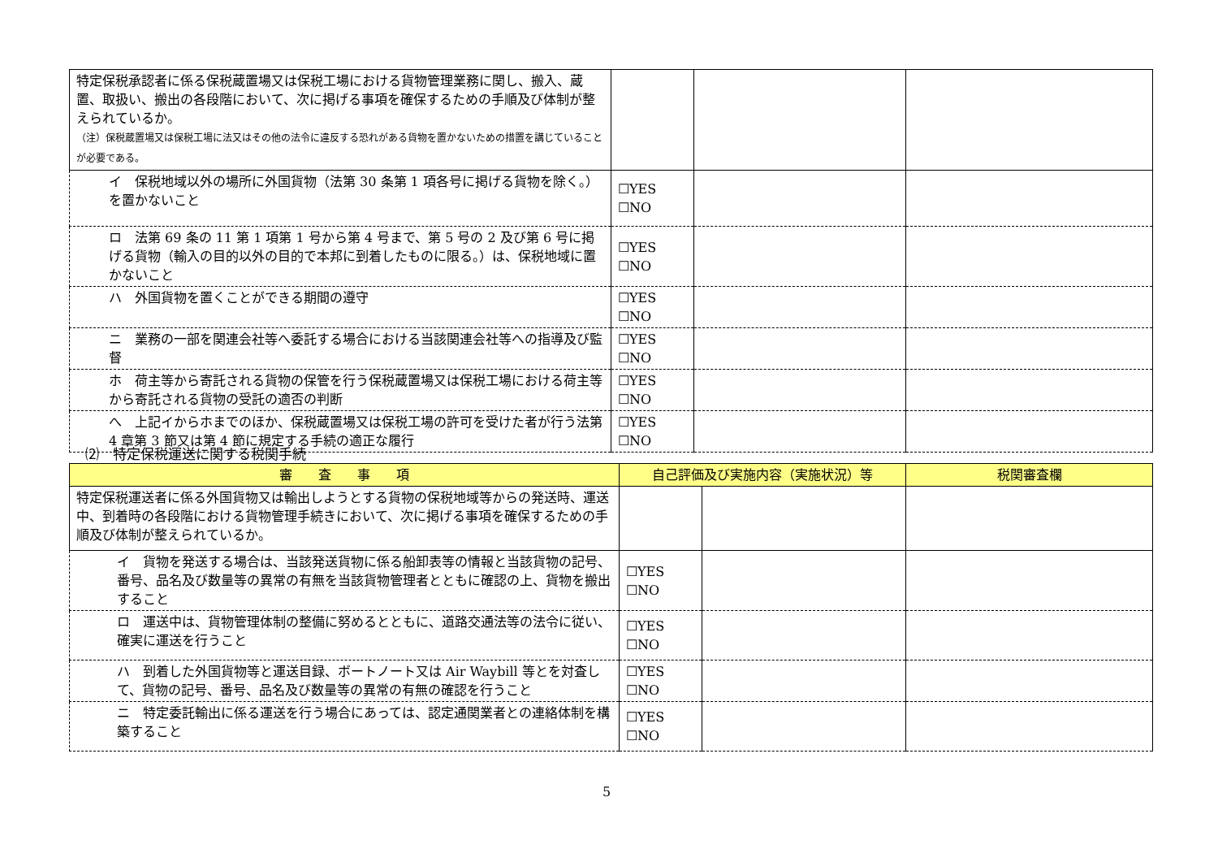| 特定保税承認者に係る保税蔵置場又は保税工場における貨物管理業務に関し、搬入、蔵置、取扱い、搬出の各段階において、次に掲げる事項を確保するための手順及び体制が整えられているか。 （注）保税蔵置場又は保税工場に法又はその他の法令に違反する恐れがある貨物を置かないための措置を講じていることが必要である。 | | | |
| イ 保税地域以外の場所に外国貨物（法第 30 条第 1 項各号に掲げる貨物を除く。）を置かないこと | ☐YES ☐NO | | |
| ロ 法第 69 条の 11 第 1 項第 1 号から第 4 号まで、第 5 号の 2 及び第 6 号に掲げる貨物（輸入の目的以外の目的で本邦に到着したものに限る。）は、保税地域に置かないこと | ☐YES ☐NO | | |
| ハ 外国貨物を置くことができる期間の遵守 | ☐YES ☐NO | | |
| ニ 業務の一部を関連会社等へ委託する場合における当該関連会社等への指導及び監督 | ☐YES ☐NO | | |
| ホ 荷主等から寄託される貨物の保管を行う保税蔵置場又は保税工場における荷主等から寄託される貨物の受託の適否の判断 | ☐YES ☐NO | | |
| へ 上記イからホまでのほか、保税蔵置場又は保税工場の許可を受けた者が行う法第 4 章第 3 節又は第 4 節に規定する手続の適正な履行 | ☐YES ☐NO | | |
⑵　特定保税運送に関する税関手続
| 審 査 事 項 | 自己評価及び実施内容（実施状況）等 | | 税関審査欄 |
| --- | --- | --- | --- |
| 特定保税運送者に係る外国貨物又は輸出しようとする貨物の保税地域等からの発送時、運送中、到着時の各段階における貨物管理手続きにおいて、次に掲げる事項を確保するための手順及び体制が整えられているか。 | | | |
| イ 貨物を発送する場合は、当該発送貨物に係る船卸表等の情報と当該貨物の記号、番号、品名及び数量等の異常の有無を当該貨物管理者とともに確認の上、貨物を搬出すること | ☐YES ☐NO | | |
| ロ 運送中は、貨物管理体制の整備に努めるとともに、道路交通法等の法令に従い、確実に運送を行うこと | ☐YES ☐NO | | |
| ハ 到着した外国貨物等と運送目録、ボートノート又は Air Waybill 等とを対査して、貨物の記号、番号、品名及び数量等の異常の有無の確認を行うこと | ☐YES ☐NO | | |
| ニ 特定委託輸出に係る運送を行う場合にあっては、認定通関業者との連絡体制を構築すること | ☐YES ☐NO | | |
5